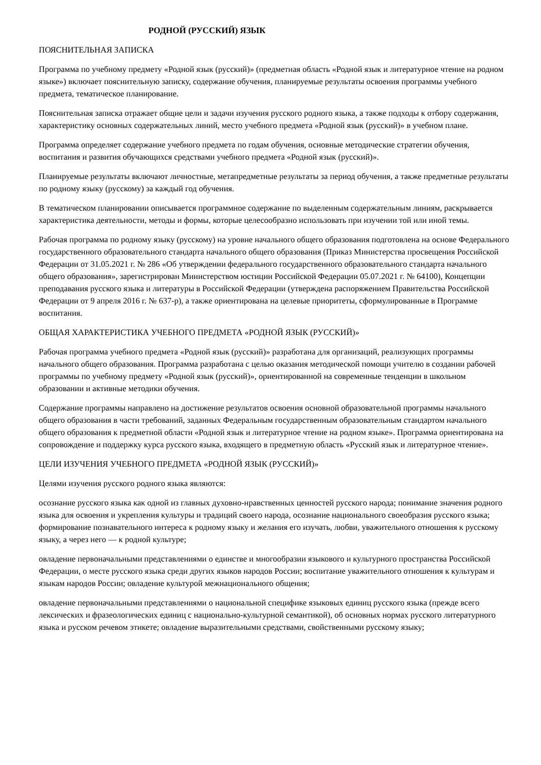РОДНОЙ (РУССКИЙ) ЯЗЫК
ПОЯСНИТЕЛЬНАЯ ЗАПИСКА
Программа по учебному предмету «Родной язык (русский)» (предметная область «Родной язык и литературное чтение на родном языке») включает пояснительную записку, содержание обучения, планируемые результаты освоения программы учебного предмета, тематическое планирование.
Пояснительная записка отражает общие цели и задачи изучения русского родного языка, а также подходы к отбору содержания, характеристику основных содержательных линий, место учебного предмета «Родной язык (русский)» в учебном плане.
Программа определяет содержание учебного предмета по годам обучения, основные методические стратегии обучения, воспитания и развития обучающихся средствами учебного предмета «Родной язык (русский)».
Планируемые результаты включают личностные, метапредметные результаты за период обучения, а также предметные результаты по родному языку (русскому) за каждый год обучения.
В тематическом планировании описывается программное содержание по выделенным содержательным линиям, раскрывается характеристика деятельности, методы и формы, которые целесообразно использовать при изучении той или иной темы.
Рабочая программа по родному языку (русскому) на уровне начального общего образования подготовлена на основе Федерального государственного образовательного стандарта начального общего образования (Приказ Министерства просвещения Российской Федерации от 31.05.2021 г. № 286 «Об утверждении федерального государственного образовательного стандарта начального общего образования», зарегистрирован Министерством юстиции Российской Федерации 05.07.2021 г. № 64100), Концепции преподавания русского языка и литературы в Российской Федерации (утверждена распоряжением Правительства Российской Федерации от 9 апреля 2016 г. № 637-р), а также ориентирована на целевые приоритеты, сформулированные в Программе воспитания.
ОБЩАЯ ХАРАКТЕРИСТИКА УЧЕБНОГО ПРЕДМЕТА «РОДНОЙ ЯЗЫК (РУССКИЙ)»
Рабочая программа учебного предмета «Родной язык (русский)» разработана для организаций, реализующих программы начального общего образования. Программа разработана с целью оказания методической помощи учителю в создании рабочей программы по учебному предмету «Родной язык (русский)», ориентированной на современные тенденции в школьном образовании и активные методики обучения.
Содержание программы направлено на достижение результатов освоения основной образовательной программы начального общего образования в части требований, заданных Федеральным государственным образовательным стандартом начального общего образования к предметной области «Родной язык и литературное чтение на родном языке». Программа ориентирована на сопровождение и поддержку курса русского языка, входящего в предметную область «Русский язык и литературное чтение».
ЦЕЛИ ИЗУЧЕНИЯ УЧЕБНОГО ПРЕДМЕТА «РОДНОЙ ЯЗЫК (РУССКИЙ)»
Целями изучения русского родного языка являются:
осознание русского языка как одной из главных духовно-нравственных ценностей русского народа; понимание значения родного языка для освоения и укрепления культуры и традиций своего народа, осознание национального своеобразия русского языка; формирование познавательного интереса к родному языку и желания его изучать, любви, уважительного отношения к русскому языку, а через него — к родной культуре;
овладение первоначальными представлениями о единстве и многообразии языкового и культурного пространства Российской Федерации, о месте русского языка среди других языков народов России; воспитание уважительного отношения к культурам и языкам народов России; овладение культурой межнационального общения;
овладение первоначальными представлениями о национальной специфике языковых единиц русского языка (прежде всего лексических и фразеологических единиц с национально-культурной семантикой), об основных нормах русского литературного языка и русском речевом этикете; овладение выразительными средствами, свойственными русскому языку;